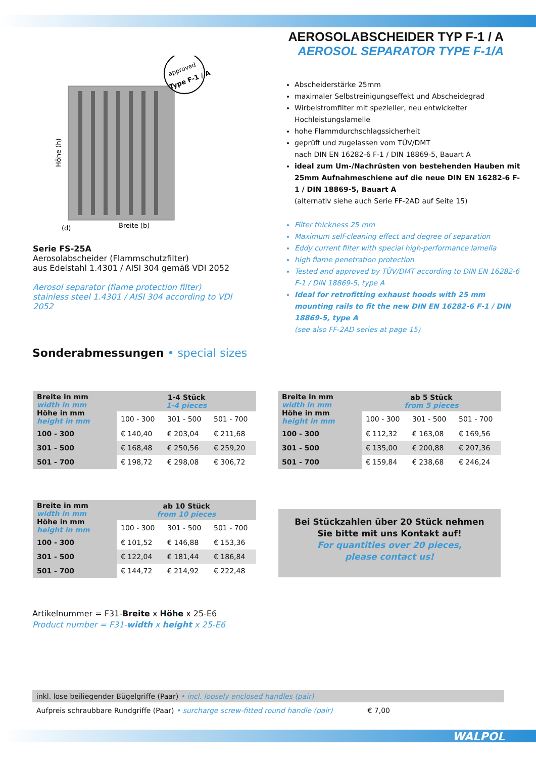AEROSOLABSCHEIDER TYP F-1 / A
AEROSOL SEPARATOR TYPE F-1/A
approved
Type F-1 / A
Höhe (h)
Breite (b)
(d)
Serie FS-25A
Aerosolabscheider (Flammschutzfilter)
aus Edelstahl 1.4301 / AISI 304 gemäß VDI 2052
Aerosol separator (flame protection filter)
stainless steel 1.4301 / AISI 304 according to VDI 2052
Abscheiderstärke 25mm
maximaler Selbstreinigungseffekt und Abscheidegrad
Wirbelstromfilter mit spezieller, neu entwickelter Hochleistungslamelle
hohe Flammdurchschlagssicherheit
geprüft und zugelassen vom TÜV/DMT
nach DIN EN 16282-6 F-1 / DIN 18869-5, Bauart A
ideal zum Um-/Nachrüsten von bestehenden Hauben mit 25mm Aufnahmeschiene auf die neue DIN EN 16282-6 F-1 / DIN 18869-5, Bauart A
(alternativ siehe auch Serie FF-2AD auf Seite 15)
Filter thickness 25 mm
Maximum self-cleaning effect and degree of separation
Eddy current filter with special high-performance lamella
high flame penetration protection
Tested and approved by TÜV/DMT according to DIN EN 16282-6 F-1 / DIN 18869-5, type A
Ideal for retrofitting exhaust hoods with 25 mm mounting rails to fit the new DIN EN 16282-6 F-1 / DIN 18869-5, type A
(see also FF-2AD series at page 15)
Sonderabmessungen • special sizes
| Breite in mm width in mm Höhe in mm height in mm | 1-4 Stück 1-4 pieces | | |
| | 100 - 300 | 301 - 500 | 501 - 700 |
| 100 - 300 | € 140,40 | € 203,04 | € 211,68 |
| 301 - 500 | € 168,48 | € 250,56 | € 259,20 |
| 501 - 700 | € 198,72 | € 298,08 | € 306,72 |
| Breite in mm width in mm Höhe in mm height in mm | ab 5 Stück from 5 pieces | | |
| | 100 - 300 | 301 - 500 | 501 - 700 |
| 100 - 300 | € 112,32 | € 163,08 | € 169,56 |
| 301 - 500 | € 135,00 | € 200,88 | € 207,36 |
| 501 - 700 | € 159,84 | € 238,68 | € 246,24 |
| Breite in mm width in mm Höhe in mm height in mm | ab 10 Stück from 10 pieces | | |
| | 100 - 300 | 301 - 500 | 501 - 700 |
| 100 - 300 | € 101,52 | € 146,88 | € 153,36 |
| 301 - 500 | € 122,04 | € 181,44 | € 186,84 |
| 501 - 700 | € 144,72 | € 214,92 | € 222,48 |
Bei Stückzahlen über 20 Stück nehmen
Sie bitte mit uns Kontakt auf!
For quantities over 20 pieces,
please contact us!
Artikelnummer = F31-Breite x Höhe x 25-E6
Product number = F31-width x height x 25-E6
inkl. lose beiliegender Bügelgriffe (Paar) • incl. loosely enclosed handles (pair)
Aufpreis schraubbare Rundgriffe (Paar) • surcharge screw-fitted round handle (pair) € 7,00
WALPOL